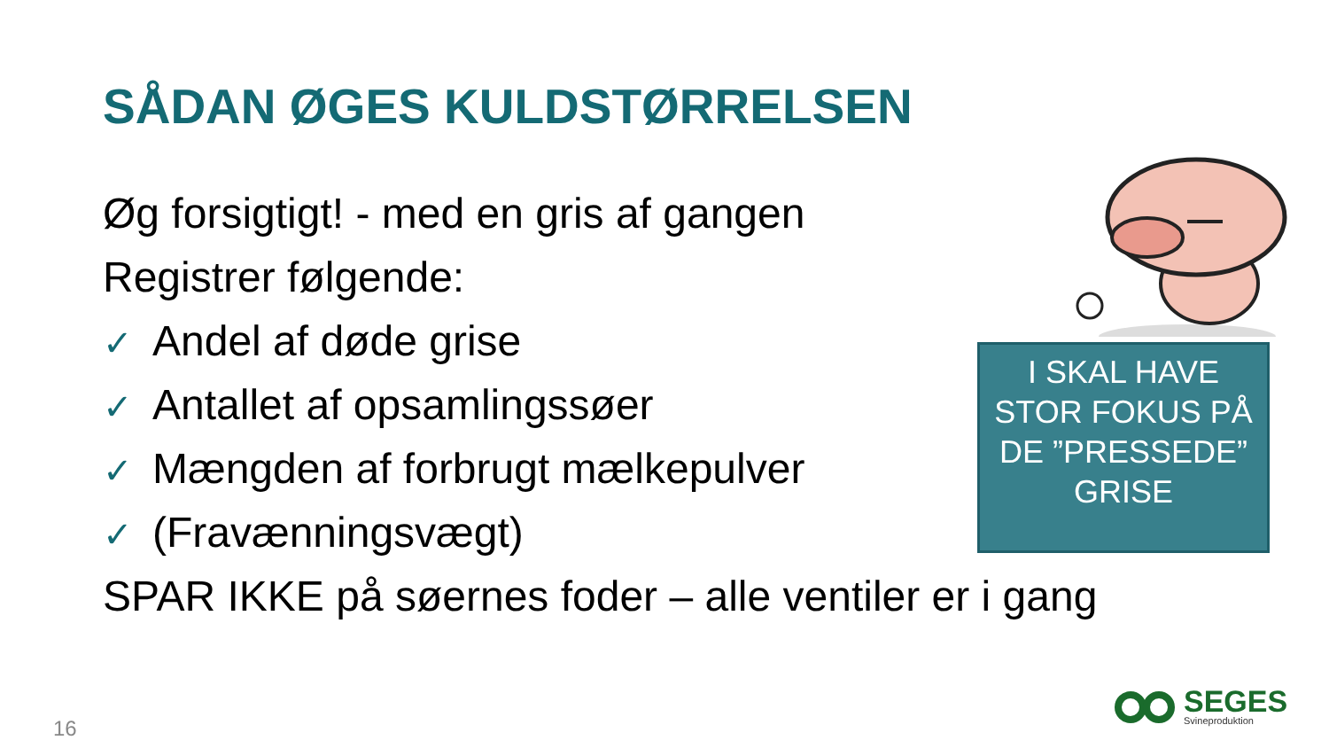SÅDAN ØGES KULDSTØRRELSEN
Øg forsigtigt! - med en gris af gangen
Registrer følgende:
✓ Andel af døde grise
✓ Antallet af opsamlingssøer
✓ Mængden af forbrugt mælkepulver
✓ (Fravænningsvægt)
SPAR IKKE på søernes foder – alle ventiler er i gang
I SKAL HAVE STOR FOKUS PÅ DE ”PRESSEDE” GRISE
16
SEGES
Svineproduktion